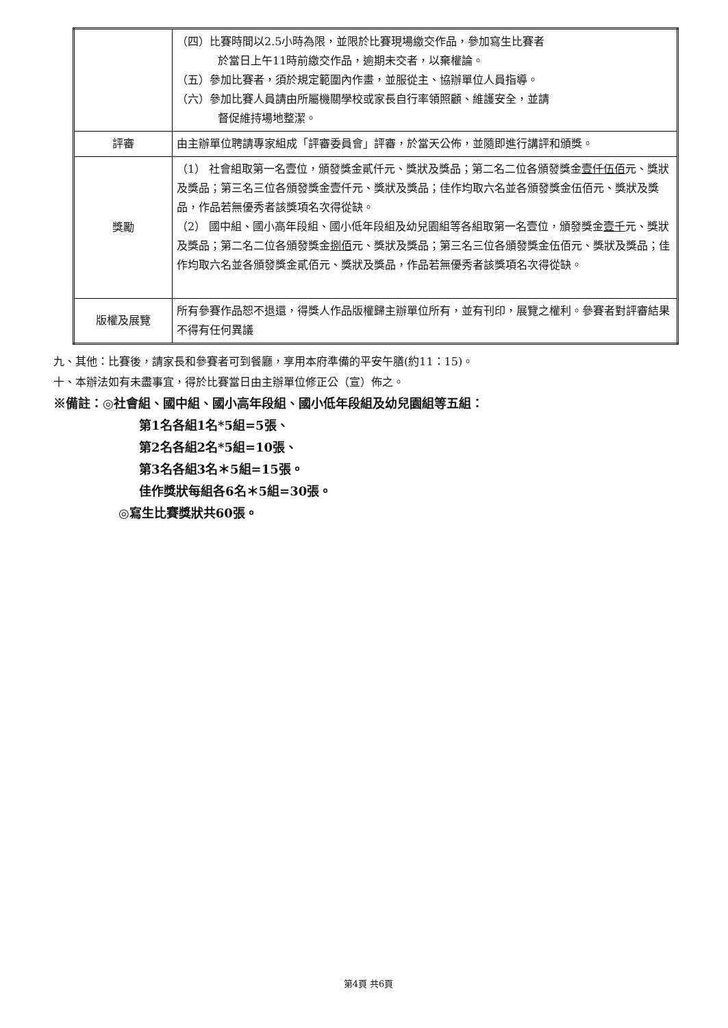| | （四）比賽時間以2.5小時為限，並限於比賽現場繳交作品，參加寫生比賽者 於當日上午11時前繳交作品，逾期未交者，以棄權論。 （五）參加比賽者，須於規定範圍內作畫，並服從主、協辦單位人員指導。 （六）參加比賽人員請由所屬機關學校或家長自行率領照顧、維護安全，並請 督促維持場地整潔。 |
| 評審 | 由主辦單位聘請專家組成「評審委員會」評審，於當天公佈，並隨即進行講評和頒獎。 |
| 獎勵 | （1） 社會組取第一名壹位，頒發獎金貳仟元、獎狀及獎品；第二名二位各頒發獎金 壹仟伍佰 元、獎狀及獎品；第三名三位各頒發獎金壹仟元、獎狀及獎品；佳作均取六名並各頒發獎金伍佰元、獎狀及獎品，作品若無優秀者該獎項名次得從缺。 （2） 國中組、國小高年段組、國小低年段組及幼兒園組等各組取第一名壹位，頒發獎金 壹千 元、獎狀及獎品；第二名二位各頒發獎金 捌佰 元、獎狀及獎品；第三名三位各頒發獎金伍佰元、獎狀及獎品；佳作均取六名並各頒發獎金貳佰元、獎狀及獎品，作品若無優秀者該獎項名次得從缺。 |
| 版權及展覽 | 所有參賽作品恕不退還，得獎人作品版權歸主辦單位所有，並有刊印，展覽之權利。參賽者對評審結果不得有任何異議 |
九、其他：比賽後，請家長和參賽者可到餐廳，享用本府準備的平安午膳(約11：15)。
十、本辦法如有未盡事宜，得於比賽當日由主辦單位修正公（宣）佈之。
※備註：◎社會組、國中組、國小高年段組、國小低年段組及幼兒園組等五組：
第1名各組1名*5組=5張、
第2名各組2名*5組=10張、
第3名各組3名＊5組=15張。
佳作獎狀每組各6名＊5組=30張。
◎寫生比賽獎狀共60張。
第4頁 共6頁